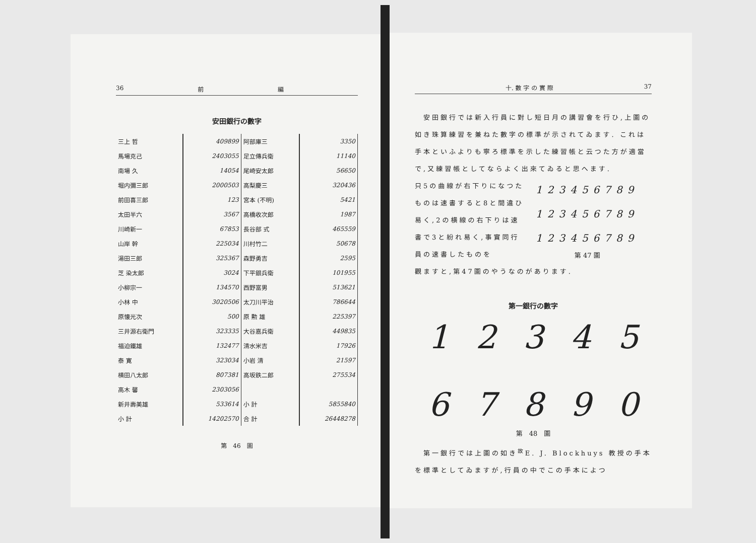36 前 編
安田銀行の數字
| 三上 哲 | 409899 | 阿部庫三 | 3350 |
| 馬場克己 | 2403055 | 足立傳兵衛 | 11140 |
| 南場 久 | 14054 | 尾崎安太郎 | 56650 |
| 堀内彌三郎 | 2000503 | 高梨慶三 | 320436 |
| 前田喜三郎 | 123 | 宮本 (不明) | 5421 |
| 太田半六 | 3567 | 高橋收次郎 | 1987 |
| 川崎新一 | 67853 | 長谷部 式 | 465559 |
| 山岸 幹 | 225034 | 川村竹二 | 50678 |
| 湯田三郎 | 325367 | 森野勇吉 | 2595 |
| 芝 染太郎 | 3024 | 下平銀兵衛 | 101955 |
| 小柳宗一 | 134570 | 西野富男 | 513621 |
| 小林 中 | 3020506 | 太刀川平治 | 786644 |
| 原懐光次 | 500 | 原 勲 雄 | 225397 |
| 三井源右衛門 | 323335 | 大谷嘉兵衛 | 449835 |
| 福迫鐵雄 | 132477 | 清水米吉 | 17926 |
| 泰 寛 | 323034 | 小岩 清 | 21597 |
| 横田八太郎 | 807381 | 高坂鉄二郎 | 275534 |
| 高木 馨 | 2303056 | | |
| 新井壽美雄 | 533614 | 小 計 | 5855840 |
| 小 計 | 14202570 | 合 計 | 26448278 |
第　46　圖
十. 數 字 の 實 際 37
　安田銀行では新入行員に對し短日月の講習會を行ひ,上圖の如き珠算練習を兼ねた數字の標準が示されてゐます. これは手本といふよりも寧ろ標準を示した練習帳と云つた方が適當で,又練習帳としてならよく出來てゐると思へます.
只5の曲線が右下りになつたものは速書すると8と間違ひ易く,2の横線の右下りは速書で3と紛れ易く,事實同行員の速書したものを
123456789
123456789
123456789
第 47 圖
觀ますと,第47圖のやうなのがあります.
第一銀行の數字
1 2 3 4 5
6 7 8 9 0
第　48　圖
　第一銀行では上圖の如き<sup>故</sup>E. J. Blockhuys 教授の手本を標準としてゐますが,行員の中でこの手本によつ